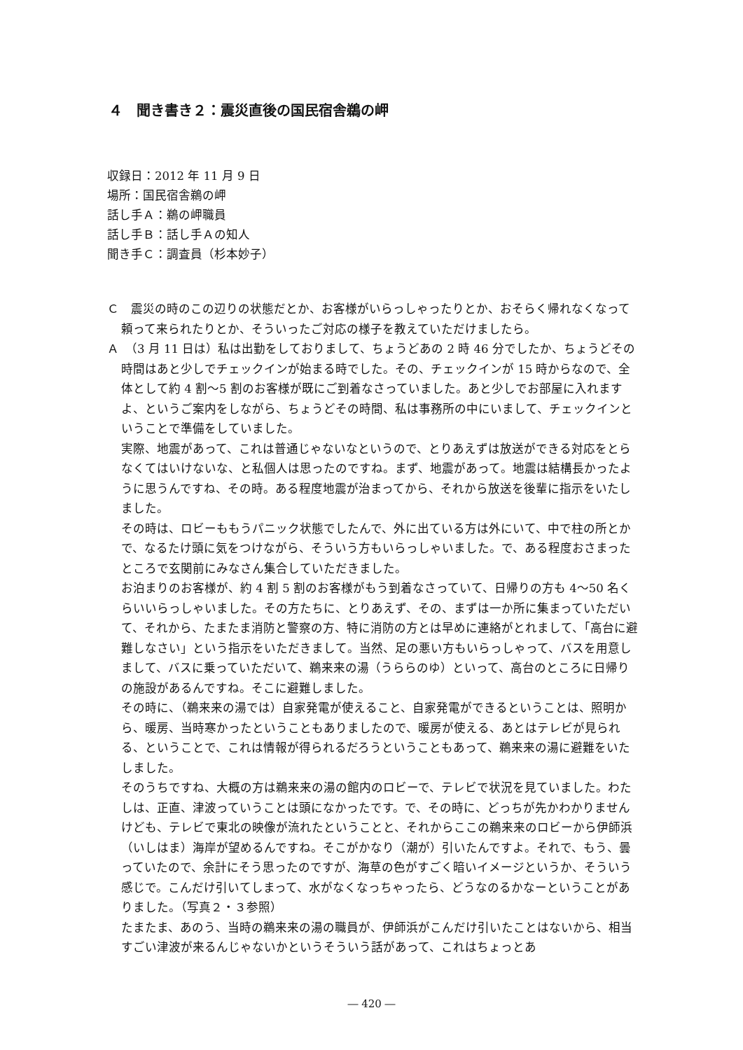４　聞き書き２：震災直後の国民宿舎鵜の岬
収録日：2012 年 11 月 9 日
場所：国民宿舎鵜の岬
話し手Ａ：鵜の岬職員
話し手Ｂ：話し手Ａの知人
聞き手Ｃ：調査員（杉本妙子）
Ｃ　震災の時のこの辺りの状態だとか、お客様がいらっしゃったりとか、おそらく帰れなくなって頼って来られたりとか、そういったご対応の様子を教えていただけましたら。
Ａ　（3 月 11 日は）私は出勤をしておりまして、ちょうどあの 2 時 46 分でしたか、ちょうどその時間はあと少しでチェックインが始まる時でした。その、チェックインが 15 時からなので、全体として約 4 割～5 割のお客様が既にご到着なさっていました。あと少しでお部屋に入れますよ、というご案内をしながら、ちょうどその時間、私は事務所の中にいまして、チェックインということで準備をしていました。
実際、地震があって、これは普通じゃないなというので、とりあえずは放送ができる対応をとらなくてはいけないな、と私個人は思ったのですね。まず、地震があって。地震は結構長かったように思うんですね、その時。ある程度地震が治まってから、それから放送を後輩に指示をいたしました。
その時は、ロビーももうパニック状態でしたんで、外に出ている方は外にいて、中で柱の所とかで、なるたけ頭に気をつけながら、そういう方もいらっしゃいました。で、ある程度おさまったところで玄関前にみなさん集合していただきました。
お泊まりのお客様が、約 4 割 5 割のお客様がもう到着なさっていて、日帰りの方も 4～50 名くらいいらっしゃいました。その方たちに、とりあえず、その、まずは一か所に集まっていただいて、それから、たまたま消防と警察の方、特に消防の方とは早めに連絡がとれまして、「高台に避難しなさい」という指示をいただきまして。当然、足の悪い方もいらっしゃって、バスを用意しまして、バスに乗っていただいて、鵜来来の湯（うららのゆ）といって、高台のところに日帰りの施設があるんですね。そこに避難しました。
その時に、（鵜来来の湯では）自家発電が使えること、自家発電ができるということは、照明から、暖房、当時寒かったということもありましたので、暖房が使える、あとはテレビが見られる、ということで、これは情報が得られるだろうということもあって、鵜来来の湯に避難をいたしました。
そのうちですね、大概の方は鵜来来の湯の館内のロビーで、テレビで状況を見ていました。わたしは、正直、津波っていうことは頭になかったです。で、その時に、どっちが先かわかりませんけども、テレビで東北の映像が流れたということと、それからここの鵜来来のロビーから伊師浜（いしはま）海岸が望めるんですね。そこがかなり（潮が）引いたんですよ。それで、もう、曇っていたので、余計にそう思ったのですが、海草の色がすごく暗いイメージというか、そういう感じで。こんだけ引いてしまって、水がなくなっちゃったら、どうなのるかなーということがありました。（写真２・３参照）
たまたま、あのう、当時の鵜来来の湯の職員が、伊師浜がこんだけ引いたことはないから、相当すごい津波が来るんじゃないかというそういう話があって、これはちょっとあ
― 420 ―